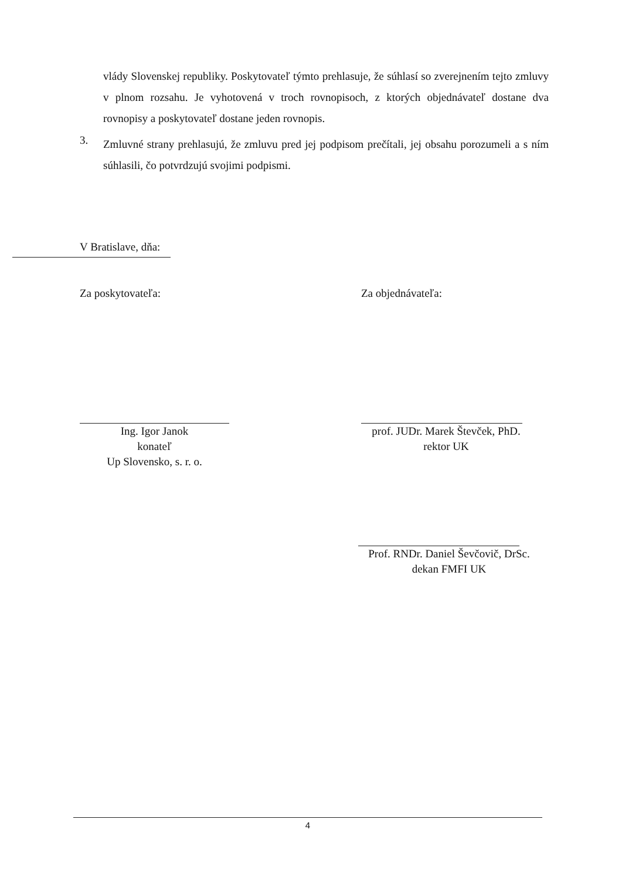vlády Slovenskej republiky. Poskytovateľ týmto prehlasuje, že súhlasí so zverejnením tejto zmluvy v plnom rozsahu. Je vyhotovená v troch rovnopisoch, z ktorých objednávateľ dostane dva rovnopisy a poskytovateľ dostane jeden rovnopis.
3.
Zmluvné strany prehlasujú, že zmluvu pred jej podpisom prečítali, jej obsahu porozumeli a s ním súhlasili, čo potvrdzujú svojimi podpismi.
V Bratislave, dňa:
Za poskytovateľa: Za objednávateľa:
Ing. Igor Janok
konateľ
Up Slovensko, s. r. o.
prof. JUDr. Marek Števček, PhD.
rektor UK
Prof. RNDr. Daniel Ševčovič, DrSc.
dekan FMFI UK
4